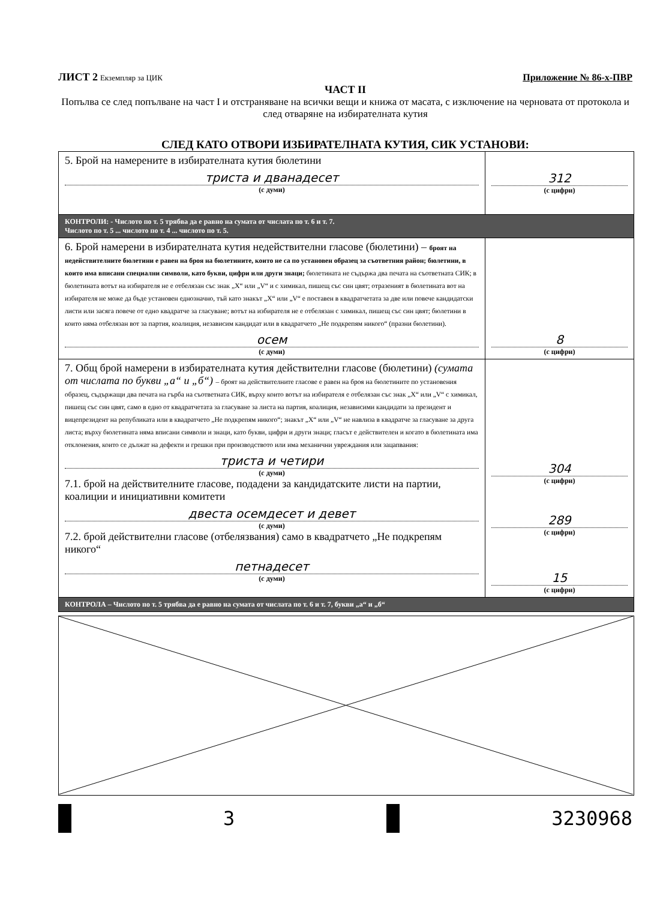ЛИСТ 2 Екземпляр за ЦИК Приложение № 86-х-ПВР
ЧАСТ II
Попълва се след попълване на част I и отстраняване на всички вещи и книжа от масата, с изключение на черновата от протокола и след отваряне на избирателната кутия
СЛЕД КАТО ОТВОРИ ИЗБИРАТЕЛНАТА КУТИЯ, СИК УСТАНОВИ:
| 5. Брой на намерените в избирателната кутия бюлетини триста и дванадесет (с думи) | 312 (с цифри) |
| КОНТРОЛИ: - Числото по т. 5 трябва да е равно на сумата от числата по т. 6 и т. 7. Числото по т. 5 ... числото по т. 4 ... числото по т. 5. | |
| 6. Брой намерени в избирателната кутия недействителни гласове (бюлетини) – броят на недействителните бюлетини е равен на броя на бюлетините, които не са по установен образец за съответния район; бюлетини, в които има вписани специални символи, като букви, цифри или други знаци; бюлетината не съдържа два печата на съответната СИК; в бюлетината вотът на избирателя не е отбелязан със знак „X“ или „V“ и с химикал, пишещ със син цвят; отразеният в бюлетината вот на избирателя не може да бъде установен еднозначно, тъй като знакът „X“ или „V“ е поставен в квадратчетата за две или повече кандидатски листи или засяга повече от едно квадратче за гласуване; вотът на избирателя не е отбелязан с химикал, пишещ със син цвят; бюлетини в които няма отбелязан вот за партия, коалиция, независим кандидат или в квадратчето „Не подкрепям никого“ (празни бюлетини). осем (с думи) | 8 (с цифри) |
| 7. Общ брой намерени в избирателната кутия действителни гласове (бюлетини) (сумата от числата по букви „а“ и „б“) – броят на действителните гласове е равен на броя на бюлетините по установения образец, съдържащи два печата на гърба на съответната СИК, върху които вотът на избирателя е отбелязан със знак „X“ или „V“ с химикал, пишещ със син цвят, само в едно от квадратчетата за гласуване за листа на партия, коалиция, независими кандидати за президент и вицепрезидент на републиката или в квадратчето „Не подкрепям никого“; знакът „X“ или „V“ не навлиза в квадратче за гласуване за друга листа; върху бюлетината няма вписани символи и знаци, като букви, цифри и други знаци; гласът е действителен и когато в бюлетината има отклонения, които се дължат на дефекти и грешки при производството или има механични увреждания или зацапвания: триста и четири (с думи) 7.1. брой на действителните гласове, подадени за кандидатските листи на партии, коалиции и инициативни комитети двеста осемдесет и девет (с думи) 7.2. брой действителни гласове (отбелязвания) само в квадратчето „Не подкрепям никого“ петнадесет (с думи) | 304 (с цифри) 289 (с цифри) 15 (с цифри) |
| КОНТРОЛА – Числото по т. 5 трябва да е равно на сумата от числата по т. 6 и т. 7, букви „а“ и „б“ | |
3 3230968